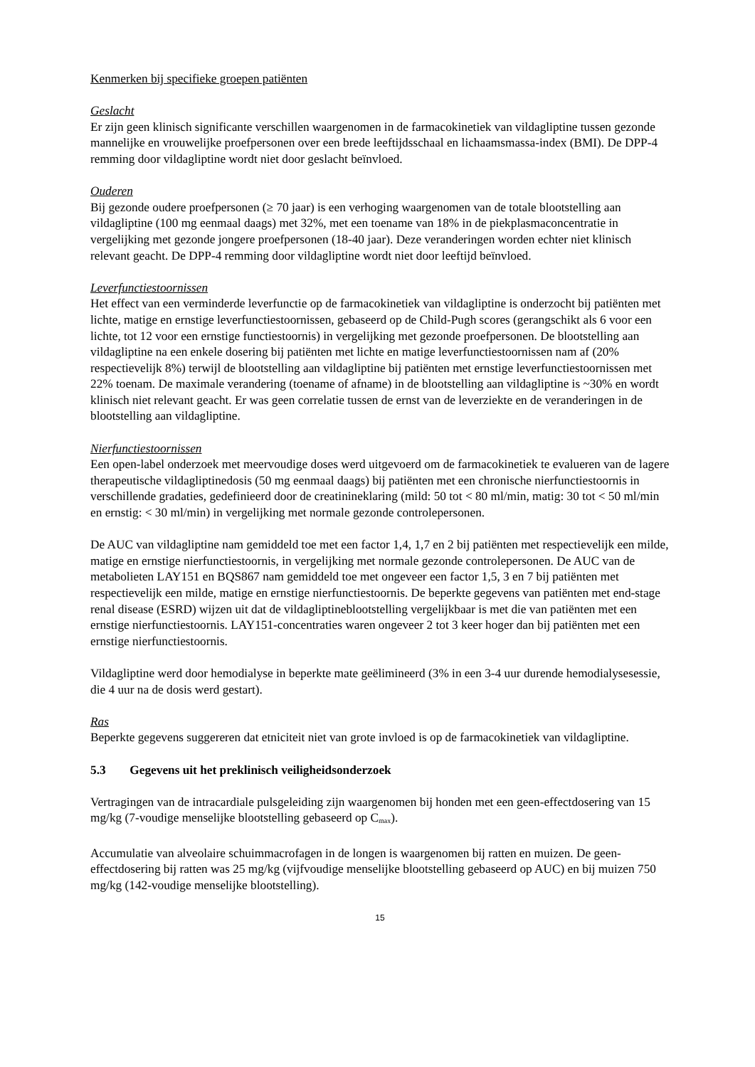Kenmerken bij specifieke groepen patiënten
Geslacht
Er zijn geen klinisch significante verschillen waargenomen in de farmacokinetiek van vildagliptine tussen gezonde mannelijke en vrouwelijke proefpersonen over een brede leeftijdsschaal en lichaamsmassa-index (BMI). De DPP-4 remming door vildagliptine wordt niet door geslacht beïnvloed.
Ouderen
Bij gezonde oudere proefpersonen (≥ 70 jaar) is een verhoging waargenomen van de totale blootstelling aan vildagliptine (100 mg eenmaal daags) met 32%, met een toename van 18% in de piekplasmaconcentratie in vergelijking met gezonde jongere proefpersonen (18-40 jaar). Deze veranderingen worden echter niet klinisch relevant geacht. De DPP-4 remming door vildagliptine wordt niet door leeftijd beïnvloed.
Leverfunctiestoornissen
Het effect van een verminderde leverfunctie op de farmacokinetiek van vildagliptine is onderzocht bij patiënten met lichte, matige en ernstige leverfunctiestoornissen, gebaseerd op de Child-Pugh scores (gerangschikt als 6 voor een lichte, tot 12 voor een ernstige functiestoornis) in vergelijking met gezonde proefpersonen. De blootstelling aan vildagliptine na een enkele dosering bij patiënten met lichte en matige leverfunctiestoornissen nam af (20% respectievelijk 8%) terwijl de blootstelling aan vildagliptine bij patiënten met ernstige leverfunctiestoornissen met 22% toenam. De maximale verandering (toename of afname) in de blootstelling aan vildagliptine is ~30% en wordt klinisch niet relevant geacht. Er was geen correlatie tussen de ernst van de leverziekte en de veranderingen in de blootstelling aan vildagliptine.
Nierfunctiestoornissen
Een open-label onderzoek met meervoudige doses werd uitgevoerd om de farmacokinetiek te evalueren van de lagere therapeutische vildagliptinedosis (50 mg eenmaal daags) bij patiënten met een chronische nierfunctiestoornis in verschillende gradaties, gedefinieerd door de creatinineklaring (mild: 50 tot < 80 ml/min, matig: 30 tot < 50 ml/min en ernstig: < 30 ml/min) in vergelijking met normale gezonde controlepersonen.
De AUC van vildagliptine nam gemiddeld toe met een factor 1,4, 1,7 en 2 bij patiënten met respectievelijk een milde, matige en ernstige nierfunctiestoornis, in vergelijking met normale gezonde controlepersonen. De AUC van de metabolieten LAY151 en BQS867 nam gemiddeld toe met ongeveer een factor 1,5, 3 en 7 bij patiënten met respectievelijk een milde, matige en ernstige nierfunctiestoornis. De beperkte gegevens van patiënten met end-stage renal disease (ESRD) wijzen uit dat de vildagliptineblootstelling vergelijkbaar is met die van patiënten met een ernstige nierfunctiestoornis. LAY151-concentraties waren ongeveer 2 tot 3 keer hoger dan bij patiënten met een ernstige nierfunctiestoornis.
Vildagliptine werd door hemodialyse in beperkte mate geëlimineerd (3% in een 3-4 uur durende hemodialysesessie, die 4 uur na de dosis werd gestart).
Ras
Beperkte gegevens suggereren dat etniciteit niet van grote invloed is op de farmacokinetiek van vildagliptine.
5.3 Gegevens uit het preklinisch veiligheidsonderzoek
Vertragingen van de intracardiale pulsgeleiding zijn waargenomen bij honden met een geen-effectdosering van 15 mg/kg (7-voudige menselijke blootstelling gebaseerd op C<sub>max</sub>).
Accumulatie van alveolaire schuimmacrofagen in de longen is waargenomen bij ratten en muizen. De geen-effectdosering bij ratten was 25 mg/kg (vijfvoudige menselijke blootstelling gebaseerd op AUC) en bij muizen 750 mg/kg (142-voudige menselijke blootstelling).
15